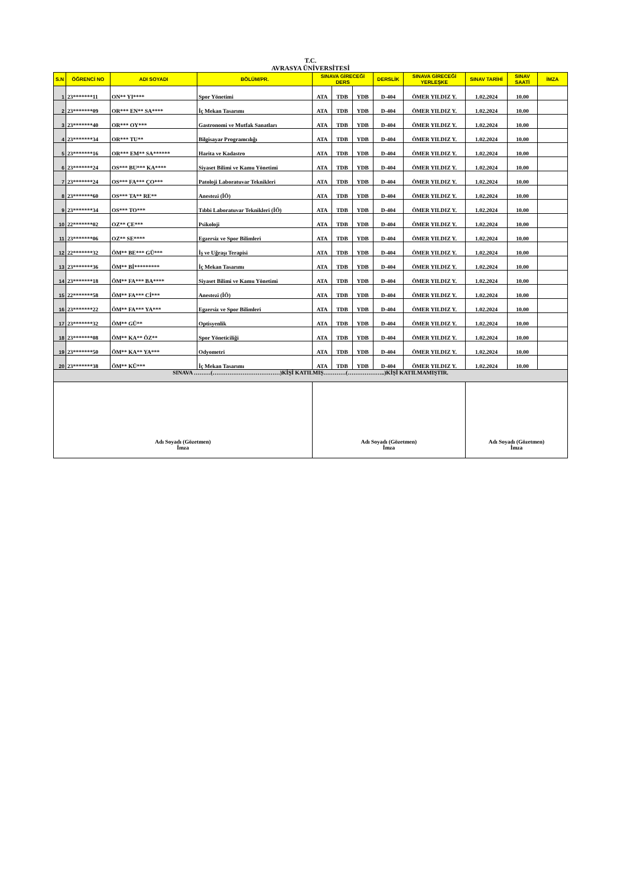T.C.
AVRASYA ÜNİVERSİTESİ
| S.N | ÖĞRENCİ NO | ADI SOYADI | BÖLÜM/PR. | SINAVA GİRECEĞİ DERS | | | DERSLİK | SINAVA GİRECEĞİ YERLEŞKE | SINAV TARİHİ | SINAV SAATİ | İMZA |
| --- | --- | --- | --- | --- | --- | --- | --- | --- | --- | --- | --- |
| 1 | 23*******11 | ON** YI**** | Spor Yönetimi | ATA | TDB | YDB | D-404 | ÖMER YILDIZ Y. | 1.02.2024 | 10.00 | |
| 2 | 23*******09 | OR*** EN** SA**** | İç Mekan Tasarımı | ATA | TDB | YDB | D-404 | ÖMER YILDIZ Y. | 1.02.2024 | 10.00 | |
| 3 | 23*******40 | OR*** OY*** | Gastronomi ve Mutfak Sanatları | ATA | TDB | YDB | D-404 | ÖMER YILDIZ Y. | 1.02.2024 | 10.00 | |
| 4 | 23*******34 | OR*** TU** | Bilgisayar Programcılığı | ATA | TDB | YDB | D-404 | ÖMER YILDIZ Y. | 1.02.2024 | 10.00 | |
| 5 | 23*******16 | OR*** EM** SA****** | Harita ve Kadastro | ATA | TDB | YDB | D-404 | ÖMER YILDIZ Y. | 1.02.2024 | 10.00 | |
| 6 | 23*******24 | OS*** BU*** KA**** | Siyaset Bilimi ve Kamu Yönetimi | ATA | TDB | YDB | D-404 | ÖMER YILDIZ Y. | 1.02.2024 | 10.00 | |
| 7 | 23*******24 | OS*** FA*** ÇO*** | Patoloji Laboratuvar Teknikleri | ATA | TDB | YDB | D-404 | ÖMER YILDIZ Y. | 1.02.2024 | 10.00 | |
| 8 | 23*******60 | OS*** TA** RE** | Anestezi (İÖ) | ATA | TDB | YDB | D-404 | ÖMER YILDIZ Y. | 1.02.2024 | 10.00 | |
| 9 | 23*******34 | OS*** TO*** | Tıbbi Laboratuvar Teknikleri (İÖ) | ATA | TDB | YDB | D-404 | ÖMER YILDIZ Y. | 1.02.2024 | 10.00 | |
| 10 | 22*******02 | OZ** ÇE*** | Psikoloji | ATA | TDB | YDB | D-404 | ÖMER YILDIZ Y. | 1.02.2024 | 10.00 | |
| 11 | 23*******06 | OZ** SE**** | Egzersiz ve Spor Bilimleri | ATA | TDB | YDB | D-404 | ÖMER YILDIZ Y. | 1.02.2024 | 10.00 | |
| 12 | 22*******32 | ÖM** BE*** GÜ*** | İş ve Uğraşı Terapisi | ATA | TDB | YDB | D-404 | ÖMER YILDIZ Y. | 1.02.2024 | 10.00 | |
| 13 | 23*******36 | ÖM** Bİ********* | İç Mekan Tasarımı | ATA | TDB | YDB | D-404 | ÖMER YILDIZ Y. | 1.02.2024 | 10.00 | |
| 14 | 23*******18 | ÖM** FA*** BA**** | Siyaset Bilimi ve Kamu Yönetimi | ATA | TDB | YDB | D-404 | ÖMER YILDIZ Y. | 1.02.2024 | 10.00 | |
| 15 | 22*******58 | ÖM** FA*** Cİ*** | Anestezi (İÖ) | ATA | TDB | YDB | D-404 | ÖMER YILDIZ Y. | 1.02.2024 | 10.00 | |
| 16 | 23*******22 | ÖM** FA*** YA*** | Egzersiz ve Spor Bilimleri | ATA | TDB | YDB | D-404 | ÖMER YILDIZ Y. | 1.02.2024 | 10.00 | |
| 17 | 23*******32 | ÖM** GÜ** | Optisyenlik | ATA | TDB | YDB | D-404 | ÖMER YILDIZ Y. | 1.02.2024 | 10.00 | |
| 18 | 23*******08 | ÖM** KA** ÖZ** | Spor Yöneticiliği | ATA | TDB | YDB | D-404 | ÖMER YILDIZ Y. | 1.02.2024 | 10.00 | |
| 19 | 23*******50 | ÖM** KA** YA*** | Odyometri | ATA | TDB | YDB | D-404 | ÖMER YILDIZ Y. | 1.02.2024 | 10.00 | |
| 20 | 23*******38 | ÖM** KÜ*** | İç Mekan Tasarımı | ATA | TDB | YDB | D-404 | ÖMER YILDIZ Y. | 1.02.2024 | 10.00 | |
| SINAVA ………(………………………………)KİŞİ KATILMIŞ…………(………………..)KİŞİ KATILMAMIŞTIR. | | | | | | | | | | | |
| Adı Soyadı (Gözetmen) İmza | | | | Adı Soyadı (Gözetmen) İmza | | | | | Adı Soyadı (Gözetmen) İmza | | |